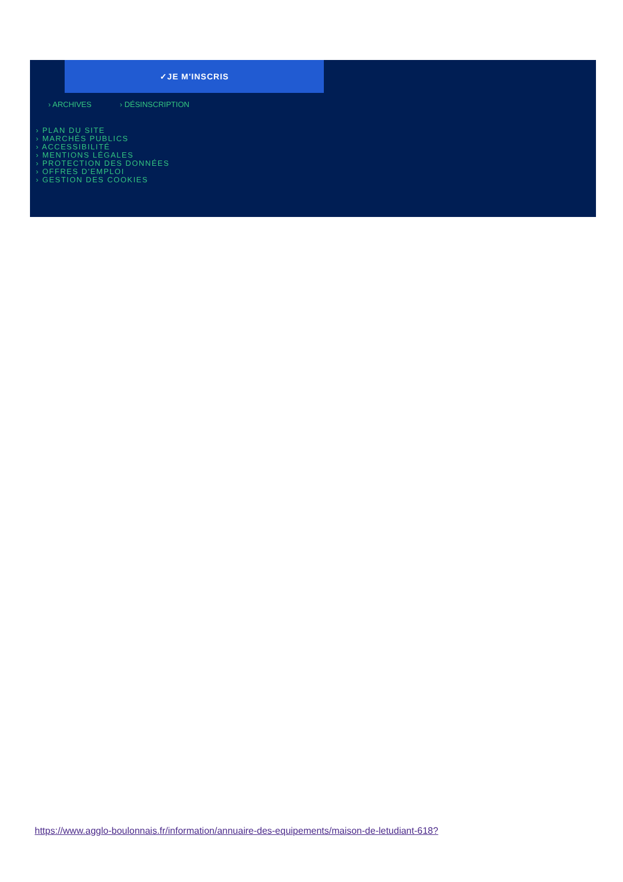✓JE M'INSCRIS
› ARCHIVES › DÉSINSCRIPTION
› PLAN DU SITE
› MARCHÉS PUBLICS
› ACCESSIBILITÉ
› MENTIONS LÉGALES
› PROTECTION DES DONNÉES
› OFFRES D'EMPLOI
› GESTION DES COOKIES
https://www.agglo-boulonnais.fr/information/annuaire-des-equipements/maison-de-letudiant-618?